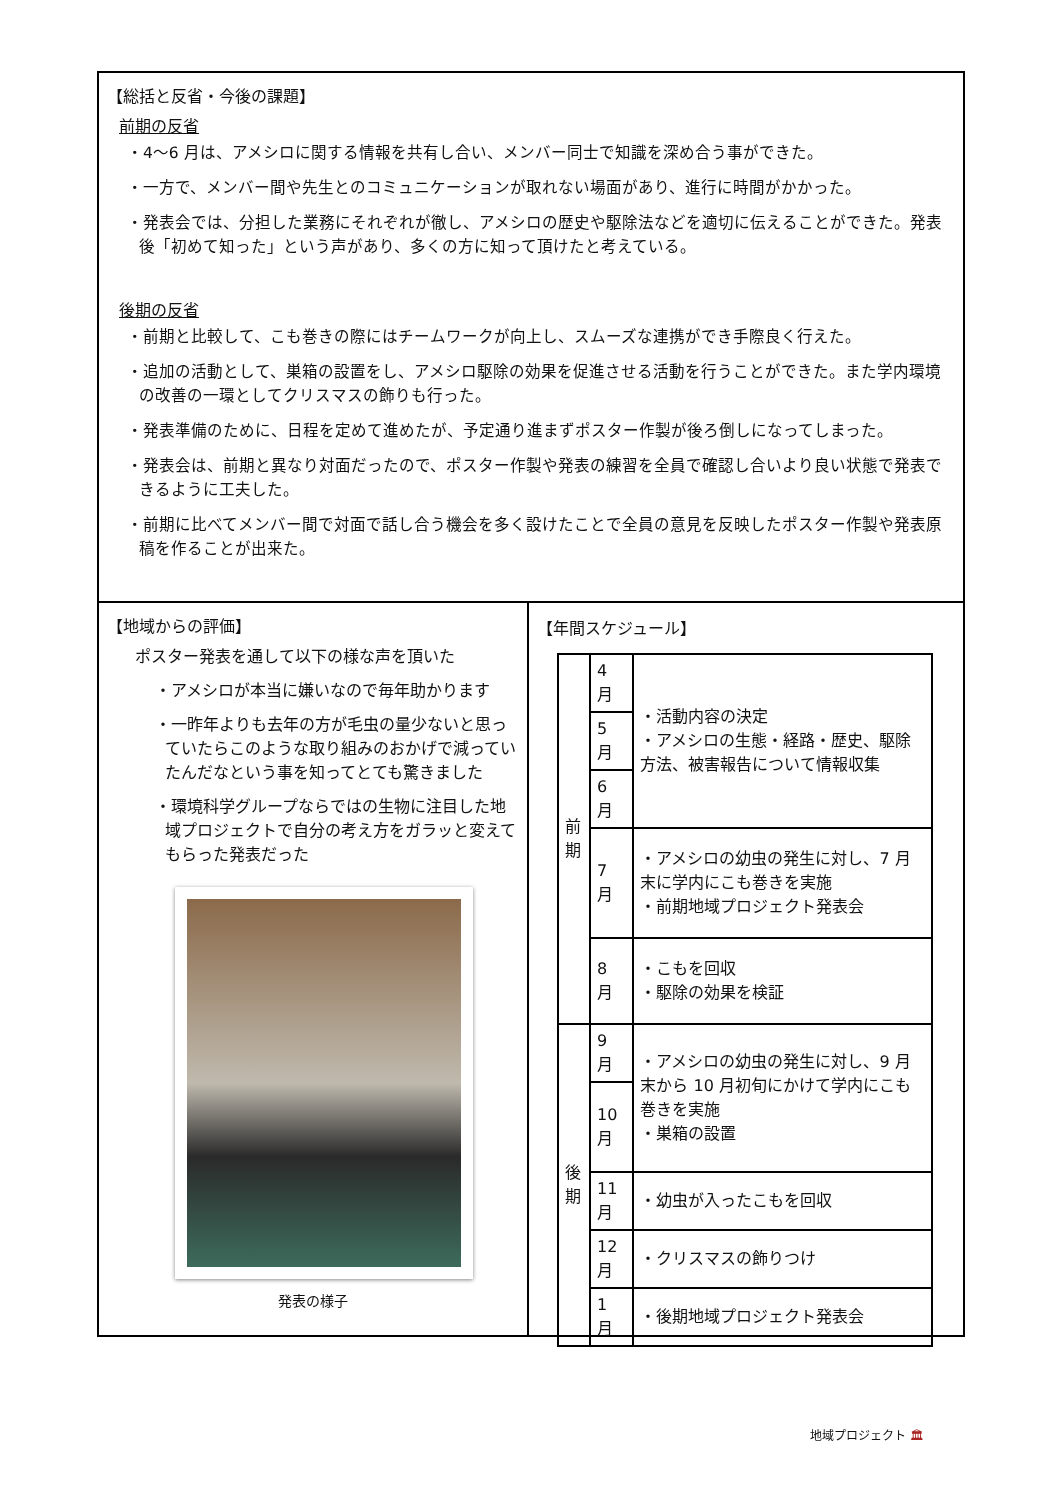【総括と反省・今後の課題】
前期の反省
・4～6 月は、アメシロに関する情報を共有し合い、メンバー同士で知識を深め合う事ができた。
・一方で、メンバー間や先生とのコミュニケーションが取れない場面があり、進行に時間がかかった。
・発表会では、分担した業務にそれぞれが徹し、アメシロの歴史や駆除法などを適切に伝えることができた。発表後「初めて知った」という声があり、多くの方に知って頂けたと考えている。
後期の反省
・前期と比較して、こも巻きの際にはチームワークが向上し、スムーズな連携ができ手際良く行えた。
・追加の活動として、巣箱の設置をし、アメシロ駆除の効果を促進させる活動を行うことができた。また学内環境の改善の一環としてクリスマスの飾りも行った。
・発表準備のために、日程を定めて進めたが、予定通り進まずポスター作製が後ろ倒しになってしまった。
・発表会は、前期と異なり対面だったので、ポスター作製や発表の練習を全員で確認し合いより良い状態で発表できるように工夫した。
・前期に比べてメンバー間で対面で話し合う機会を多く設けたことで全員の意見を反映したポスター作製や発表原稿を作ることが出来た。
【地域からの評価】
ポスター発表を通して以下の様な声を頂いた
・アメシロが本当に嫌いなので毎年助かります
・一昨年よりも去年の方が毛虫の量少ないと思っていたらこのような取り組みのおかげで減っていたんだなという事を知ってとても驚きました
・環境科学グループならではの生物に注目した地域プロジェクトで自分の考え方をガラッと変えてもらった発表だった
発表の様子
【年間スケジュール】
| 前 期 | 4 月 | ・活動内容の決定 ・アメシロの生態・経路・歴史、駆除方法、被害報告について情報収集 |
| | 5 月 | |
| | 6 月 | |
| | 7 月 | ・アメシロの幼虫の発生に対し、7 月末に学内にこも巻きを実施 ・前期地域プロジェクト発表会 |
| | 8 月 | ・こもを回収 ・駆除の効果を検証 |
| 後 期 | 9 月 | ・アメシロの幼虫の発生に対し、9 月末から 10 月初旬にかけて学内にこも巻きを実施 ・巣箱の設置 |
| | 10 月 | |
| | 11 月 | ・幼虫が入ったこもを回収 |
| | 12 月 | ・クリスマスの飾りつけ |
| | 1 月 | ・後期地域プロジェクト発表会 |
地域プロジェクト 🏛